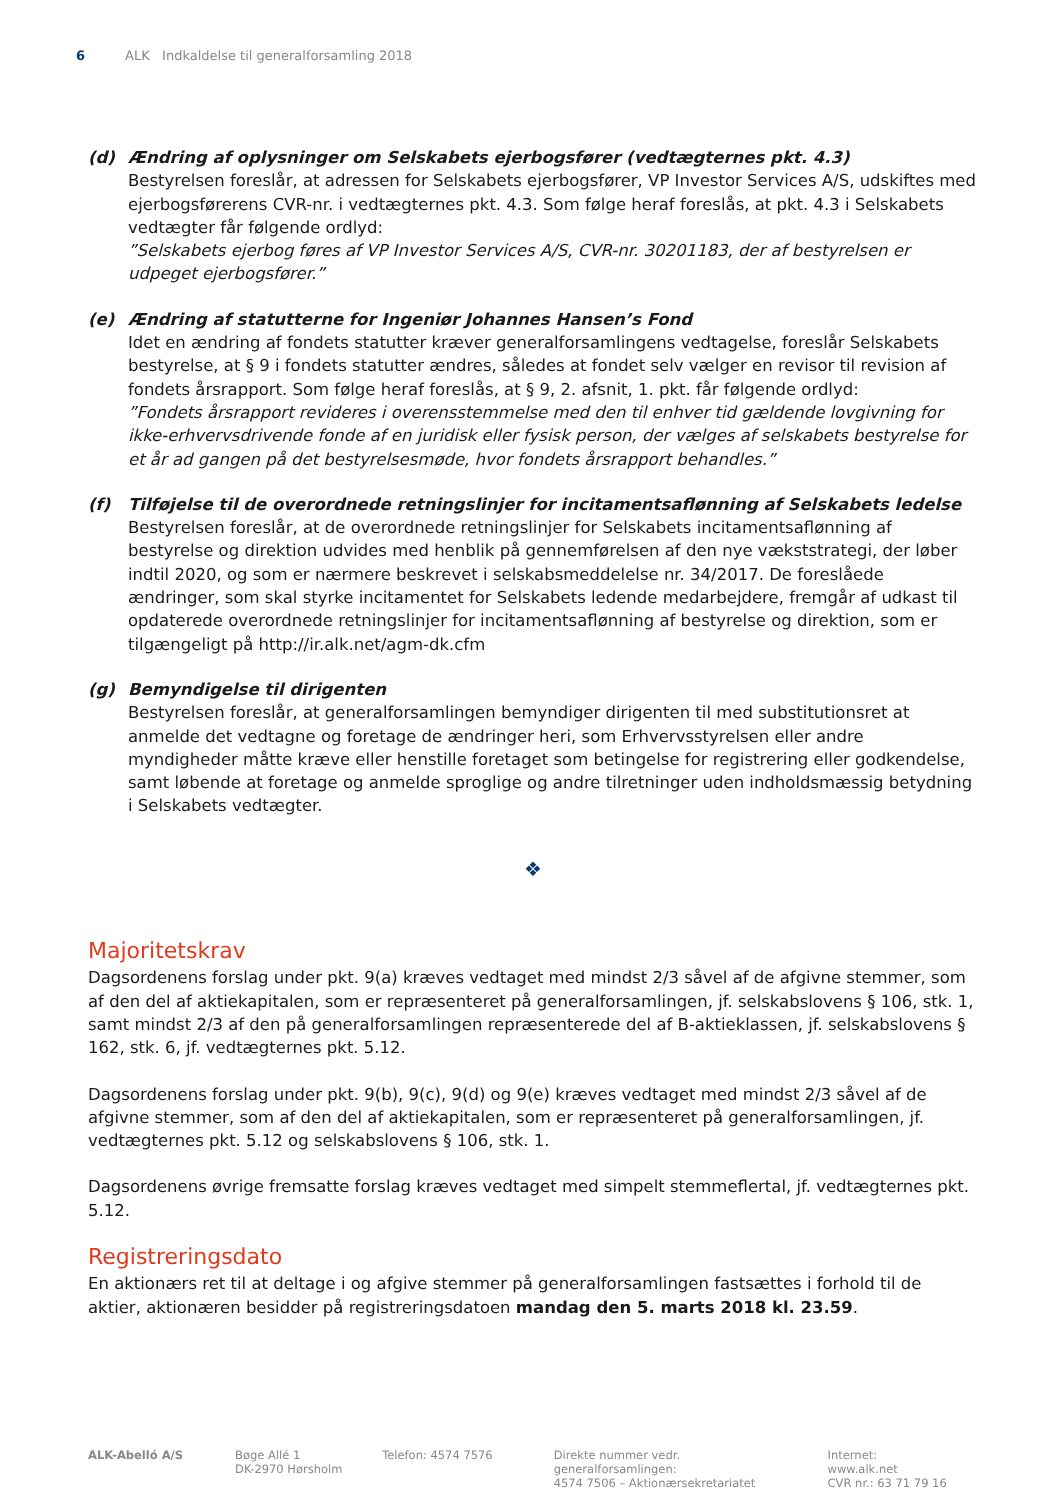6 ALK Indkaldelse til generalforsamling 2018
(d) Ændring af oplysninger om Selskabets ejerbogsfører (vedtægternes pkt. 4.3)
Bestyrelsen foreslår, at adressen for Selskabets ejerbogsfører, VP Investor Services A/S, udskiftes med ejerbogsførerens CVR-nr. i vedtægternes pkt. 4.3. Som følge heraf foreslås, at pkt. 4.3 i Selskabets vedtægter får følgende ordlyd:
”Selskabets ejerbog føres af VP Investor Services A/S, CVR-nr. 30201183, der af bestyrelsen er udpeget ejerbogsfører.”
(e) Ændring af statutterne for Ingeniør Johannes Hansen’s Fond
Idet en ændring af fondets statutter kræver generalforsamlingens vedtagelse, foreslår Selskabets bestyrelse, at § 9 i fondets statutter ændres, således at fondet selv vælger en revisor til revision af fondets årsrapport. Som følge heraf foreslås, at § 9, 2. afsnit, 1. pkt. får følgende ordlyd:
”Fondets årsrapport revideres i overensstemmelse med den til enhver tid gældende lovgivning for ikke-erhvervsdrivende fonde af en juridisk eller fysisk person, der vælges af selskabets bestyrelse for et år ad gangen på det bestyrelsesmøde, hvor fondets årsrapport behandles.”
(f) Tilføjelse til de overordnede retningslinjer for incitamentsaflønning af Selskabets ledelse
Bestyrelsen foreslår, at de overordnede retningslinjer for Selskabets incitamentsaflønning af bestyrelse og direktion udvides med henblik på gennemførelsen af den nye vækststrategi, der løber indtil 2020, og som er nærmere beskrevet i selskabsmeddelelse nr. 34/2017. De foreslåede ændringer, som skal styrke incitamentet for Selskabets ledende medarbejdere, fremgår af udkast til opdaterede overordnede retningslinjer for incitamentsaflønning af bestyrelse og direktion, som er tilgængeligt på http://ir.alk.net/agm-dk.cfm
(g) Bemyndigelse til dirigenten
Bestyrelsen foreslår, at generalforsamlingen bemyndiger dirigenten til med substitutionsret at anmelde det vedtagne og foretage de ændringer heri, som Erhvervsstyrelsen eller andre myndigheder måtte kræve eller henstille foretaget som betingelse for registrering eller godkendelse, samt løbende at foretage og anmelde sproglige og andre tilretninger uden indholdsmæssig betydning i Selskabets vedtægter.
❖
Majoritetskrav
Dagsordenens forslag under pkt. 9(a) kræves vedtaget med mindst 2/3 såvel af de afgivne stemmer, som af den del af aktiekapitalen, som er repræsenteret på generalforsamlingen, jf. selskabslovens § 106, stk. 1, samt mindst 2/3 af den på generalforsamlingen repræsenterede del af B-aktieklassen, jf. selskabslovens § 162, stk. 6, jf. vedtægternes pkt. 5.12.
Dagsordenens forslag under pkt. 9(b), 9(c), 9(d) og 9(e) kræves vedtaget med mindst 2/3 såvel af de afgivne stemmer, som af den del af aktiekapitalen, som er repræsenteret på generalforsamlingen, jf. vedtægternes pkt. 5.12 og selskabslovens § 106, stk. 1.
Dagsordenens øvrige fremsatte forslag kræves vedtaget med simpelt stemmeflertal, jf. vedtægternes pkt. 5.12.
Registreringsdato
En aktionærs ret til at deltage i og afgive stemmer på generalforsamlingen fastsættes i forhold til de aktier, aktionæren besidder på registreringsdatoen mandag den 5. marts 2018 kl. 23.59.
ALK-Abelló A/S Bøge Allé 1
DK-2970 Hørsholm
Telefon: 4574 7576 Direkte nummer vedr. generalforsamlingen:
4574 7506 – Aktionærsekretariatet
Internet: www.alk.net
CVR nr.: 63 71 79 16